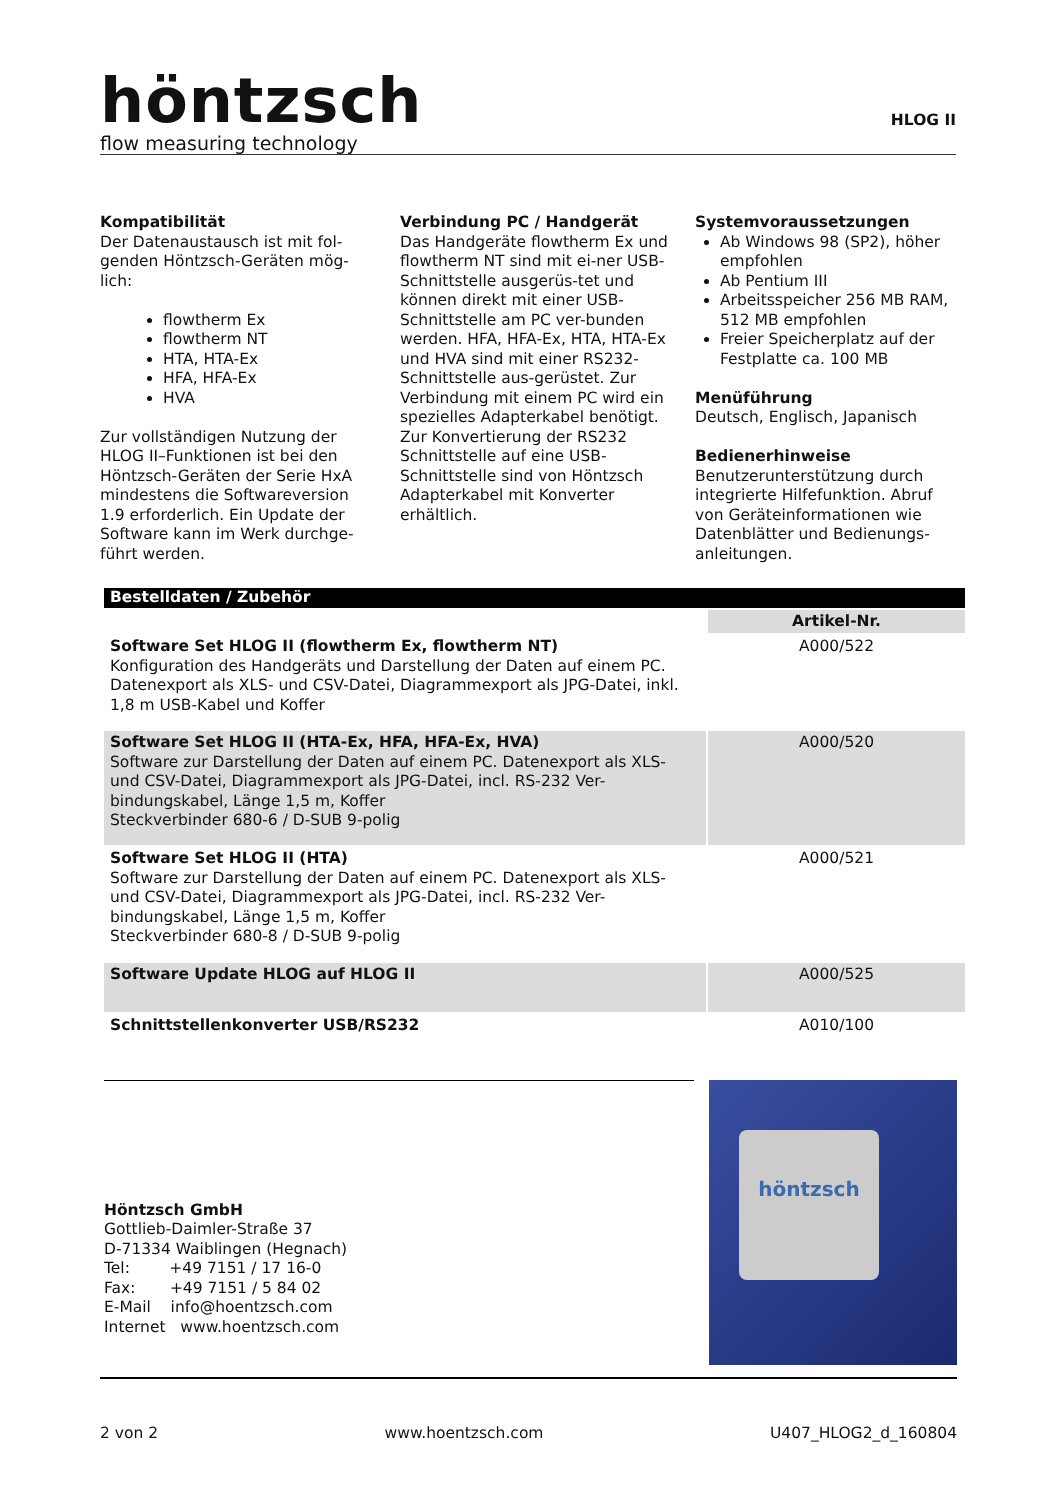höntzsch
flow measuring technology
HLOG II
Kompatibilität
Der Datenaustausch ist mit fol-genden Höntzsch-Geräten mög-lich:
flowtherm Ex
flowtherm NT
HTA, HTA-Ex
HFA, HFA-Ex
HVA
Zur vollständigen Nutzung der HLOG II–Funktionen ist bei den Höntzsch-Geräten der Serie HxA mindestens die Softwareversion 1.9 erforderlich. Ein Update der Software kann im Werk durchge-führt werden.
Verbindung PC / Handgerät
Das Handgeräte flowtherm Ex und flowtherm NT sind mit ei-ner USB-Schnittstelle ausgerüs-tet und können direkt mit einer USB-Schnittstelle am PC ver-bunden werden. HFA, HFA-Ex, HTA, HTA-Ex und HVA sind mit einer RS232-Schnittstelle aus-gerüstet. Zur Verbindung mit einem PC wird ein spezielles Adapterkabel benötigt. Zur Konvertierung der RS232 Schnittstelle auf eine USB-Schnittstelle sind von Höntzsch Adapterkabel mit Konverter erhältlich.
Systemvoraussetzungen
Ab Windows 98 (SP2), höher empfohlen
Ab Pentium III
Arbeitsspeicher 256 MB RAM, 512 MB empfohlen
Freier Speicherplatz auf der Festplatte ca. 100 MB
Menüführung
Deutsch, Englisch, Japanisch
Bedienerhinweise
Benutzerunterstützung durch integrierte Hilfefunktion. Abruf von Geräteinformationen wie Datenblätter und Bedienungs-anleitungen.
| Bestelldaten / Zubehör | |
| | Artikel-Nr. |
| Software Set HLOG II (flowtherm Ex, flowtherm NT) Konfiguration des Handgeräts und Darstellung der Daten auf einem PC. Datenexport als XLS- und CSV-Datei, Diagrammexport als JPG-Datei, inkl. 1,8 m USB-Kabel und Koffer | A000/522 |
| Software Set HLOG II (HTA-Ex, HFA, HFA-Ex, HVA) Software zur Darstellung der Daten auf einem PC. Datenexport als XLS- und CSV-Datei, Diagrammexport als JPG-Datei, incl. RS-232 Ver-bindungskabel, Länge 1,5 m, Koffer Steckverbinder 680-6 / D-SUB 9-polig | A000/520 |
| Software Set HLOG II (HTA) Software zur Darstellung der Daten auf einem PC. Datenexport als XLS- und CSV-Datei, Diagrammexport als JPG-Datei, incl. RS-232 Ver-bindungskabel, Länge 1,5 m, Koffer Steckverbinder 680-8 / D-SUB 9-polig | A000/521 |
| Software Update HLOG auf HLOG II | A000/525 |
| Schnittstellenkonverter USB/RS232 | A010/100 |
Höntzsch GmbH
Gottlieb-Daimler-Straße 37
D-71334 Waiblingen (Hegnach)
Tel: +49 7151 / 17 16-0
Fax: +49 7151 / 5 84 02
E-Mail info@hoentzsch.com
Internet www.hoentzsch.com
höntzsch
2 von 2 www.hoentzsch.com U407_HLOG2_d_160804